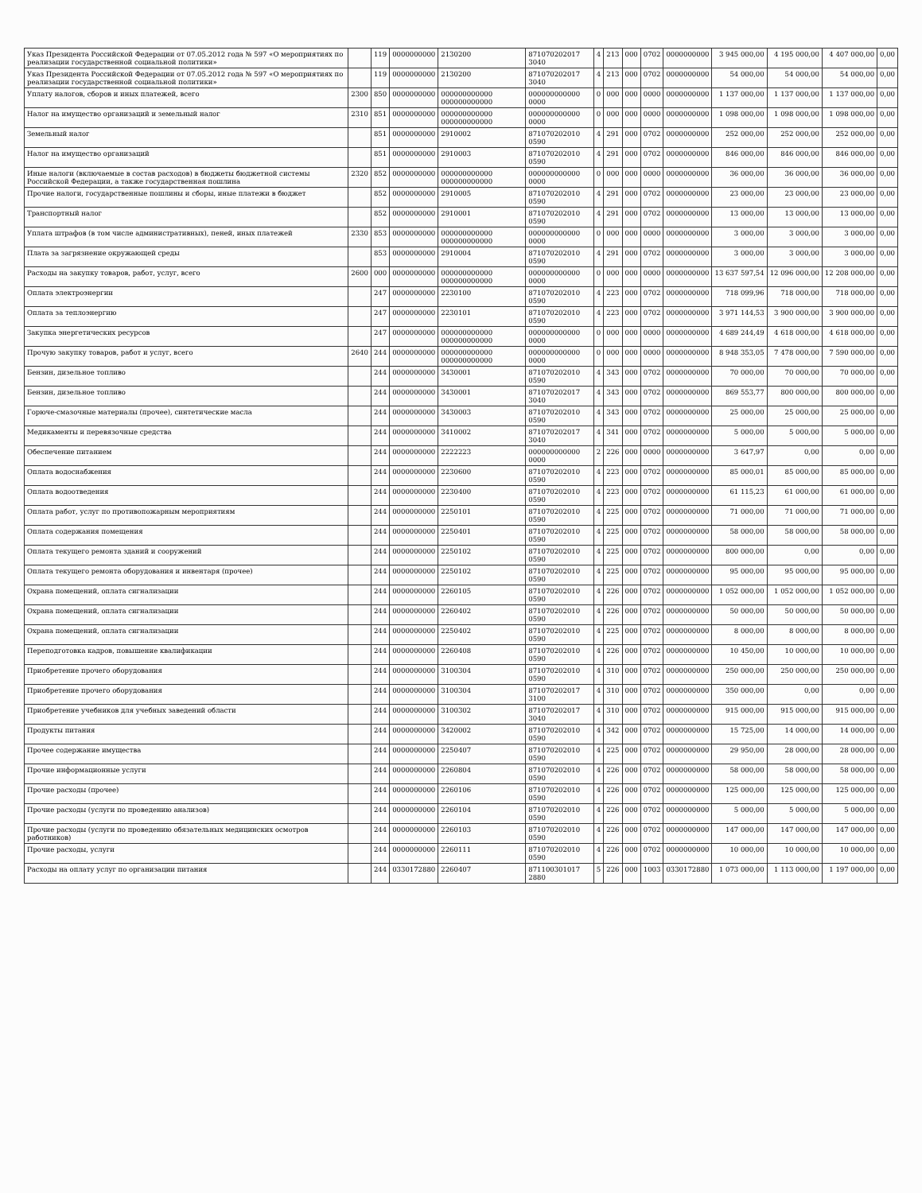| Указ Президента Российской Федерации от 07.05.2012 года № 597 «О мероприятиях по реализации государственной социальной политики» | | 119 | 0000000000 | 2130200 | 871070202017 3040 | 4 | 213 | 000 | 0702 | 0000000000 | 3 945 000,00 | 4 195 000,00 | 4 407 000,00 | 0,00 |
| Указ Президента Российской Федерации от 07.05.2012 года № 597 «О мероприятиях по реализации государственной социальной политики» | | 119 | 0000000000 | 2130200 | 871070202017 3040 | 4 | 213 | 000 | 0702 | 0000000000 | 54 000,00 | 54 000,00 | 54 000,00 | 0,00 |
| Уплату налогов, сборов и иных платежей, всего | 2300 | 850 | 0000000000 | 000000000000 000000000000 | 000000000000 0000 | 0 | 000 | 000 | 0000 | 0000000000 | 1 137 000,00 | 1 137 000,00 | 1 137 000,00 | 0,00 |
| Налог на имущество организаций и земельный налог | 2310 | 851 | 0000000000 | 000000000000 000000000000 | 000000000000 0000 | 0 | 000 | 000 | 0000 | 0000000000 | 1 098 000,00 | 1 098 000,00 | 1 098 000,00 | 0,00 |
| Земельный налог | | 851 | 0000000000 | 2910002 | 871070202010 0590 | 4 | 291 | 000 | 0702 | 0000000000 | 252 000,00 | 252 000,00 | 252 000,00 | 0,00 |
| Налог на имущество организаций | | 851 | 0000000000 | 2910003 | 871070202010 0590 | 4 | 291 | 000 | 0702 | 0000000000 | 846 000,00 | 846 000,00 | 846 000,00 | 0,00 |
| Иные налоги (включаемые в состав расходов) в бюджеты бюджетной системы Российской Федерации, а также государственная пошлина | 2320 | 852 | 0000000000 | 000000000000 000000000000 | 000000000000 0000 | 0 | 000 | 000 | 0000 | 0000000000 | 36 000,00 | 36 000,00 | 36 000,00 | 0,00 |
| Прочие налоги, государственные пошлины и сборы, иные платежи в бюджет | | 852 | 0000000000 | 2910005 | 871070202010 0590 | 4 | 291 | 000 | 0702 | 0000000000 | 23 000,00 | 23 000,00 | 23 000,00 | 0,00 |
| Транспортный налог | | 852 | 0000000000 | 2910001 | 871070202010 0590 | 4 | 291 | 000 | 0702 | 0000000000 | 13 000,00 | 13 000,00 | 13 000,00 | 0,00 |
| Уплата штрафов (в том числе административных), пеней, иных платежей | 2330 | 853 | 0000000000 | 000000000000 000000000000 | 000000000000 0000 | 0 | 000 | 000 | 0000 | 0000000000 | 3 000,00 | 3 000,00 | 3 000,00 | 0,00 |
| Плата за загрязнение окружающей среды | | 853 | 0000000000 | 2910004 | 871070202010 0590 | 4 | 291 | 000 | 0702 | 0000000000 | 3 000,00 | 3 000,00 | 3 000,00 | 0,00 |
| Расходы на закупку товаров, работ, услуг, всего | 2600 | 000 | 0000000000 | 000000000000 000000000000 | 000000000000 0000 | 0 | 000 | 000 | 0000 | 0000000000 | 13 637 597,54 | 12 096 000,00 | 12 208 000,00 | 0,00 |
| Оплата электроэнергии | | 247 | 0000000000 | 2230100 | 871070202010 0590 | 4 | 223 | 000 | 0702 | 0000000000 | 718 099,96 | 718 000,00 | 718 000,00 | 0,00 |
| Оплата за теплоэнергию | | 247 | 0000000000 | 2230101 | 871070202010 0590 | 4 | 223 | 000 | 0702 | 0000000000 | 3 971 144,53 | 3 900 000,00 | 3 900 000,00 | 0,00 |
| Закупка энергетических ресурсов | | 247 | 0000000000 | 000000000000 000000000000 | 000000000000 0000 | 0 | 000 | 000 | 0000 | 0000000000 | 4 689 244,49 | 4 618 000,00 | 4 618 000,00 | 0,00 |
| Прочую закупку товаров, работ и услуг, всего | 2640 | 244 | 0000000000 | 000000000000 000000000000 | 000000000000 0000 | 0 | 000 | 000 | 0000 | 0000000000 | 8 948 353,05 | 7 478 000,00 | 7 590 000,00 | 0,00 |
| Бензин, дизельное топливо | | 244 | 0000000000 | 3430001 | 871070202010 0590 | 4 | 343 | 000 | 0702 | 0000000000 | 70 000,00 | 70 000,00 | 70 000,00 | 0,00 |
| Бензин, дизельное топливо | | 244 | 0000000000 | 3430001 | 871070202017 3040 | 4 | 343 | 000 | 0702 | 0000000000 | 869 553,77 | 800 000,00 | 800 000,00 | 0,00 |
| Горюче-смазочные материалы (прочее), синтетические масла | | 244 | 0000000000 | 3430003 | 871070202010 0590 | 4 | 343 | 000 | 0702 | 0000000000 | 25 000,00 | 25 000,00 | 25 000,00 | 0,00 |
| Медикаменты и перевязочные средства | | 244 | 0000000000 | 3410002 | 871070202017 3040 | 4 | 341 | 000 | 0702 | 0000000000 | 5 000,00 | 5 000,00 | 5 000,00 | 0,00 |
| Обеспечение питанием | | 244 | 0000000000 | 2222223 | 000000000000 0000 | 2 | 226 | 000 | 0000 | 0000000000 | 3 647,97 | 0,00 | 0,00 | 0,00 |
| Оплата водоснабжения | | 244 | 0000000000 | 2230600 | 871070202010 0590 | 4 | 223 | 000 | 0702 | 0000000000 | 85 000,01 | 85 000,00 | 85 000,00 | 0,00 |
| Оплата водоотведения | | 244 | 0000000000 | 2230400 | 871070202010 0590 | 4 | 223 | 000 | 0702 | 0000000000 | 61 115,23 | 61 000,00 | 61 000,00 | 0,00 |
| Оплата работ, услуг по противопожарным мероприятиям | | 244 | 0000000000 | 2250101 | 871070202010 0590 | 4 | 225 | 000 | 0702 | 0000000000 | 71 000,00 | 71 000,00 | 71 000,00 | 0,00 |
| Оплата содержания помещения | | 244 | 0000000000 | 2250401 | 871070202010 0590 | 4 | 225 | 000 | 0702 | 0000000000 | 58 000,00 | 58 000,00 | 58 000,00 | 0,00 |
| Оплата текущего ремонта зданий и сооружений | | 244 | 0000000000 | 2250102 | 871070202010 0590 | 4 | 225 | 000 | 0702 | 0000000000 | 800 000,00 | 0,00 | 0,00 | 0,00 |
| Оплата текущего ремонта оборудования и инвентаря (прочее) | | 244 | 0000000000 | 2250102 | 871070202010 0590 | 4 | 225 | 000 | 0702 | 0000000000 | 95 000,00 | 95 000,00 | 95 000,00 | 0,00 |
| Охрана помещений, оплата сигнализации | | 244 | 0000000000 | 2260105 | 871070202010 0590 | 4 | 226 | 000 | 0702 | 0000000000 | 1 052 000,00 | 1 052 000,00 | 1 052 000,00 | 0,00 |
| Охрана помещений, оплата сигнализации | | 244 | 0000000000 | 2260402 | 871070202010 0590 | 4 | 226 | 000 | 0702 | 0000000000 | 50 000,00 | 50 000,00 | 50 000,00 | 0,00 |
| Охрана помещений, оплата сигнализации | | 244 | 0000000000 | 2250402 | 871070202010 0590 | 4 | 225 | 000 | 0702 | 0000000000 | 8 000,00 | 8 000,00 | 8 000,00 | 0,00 |
| Переподготовка кадров, повышение квалификации | | 244 | 0000000000 | 2260408 | 871070202010 0590 | 4 | 226 | 000 | 0702 | 0000000000 | 10 450,00 | 10 000,00 | 10 000,00 | 0,00 |
| Приобретение прочего оборудования | | 244 | 0000000000 | 3100304 | 871070202010 0590 | 4 | 310 | 000 | 0702 | 0000000000 | 250 000,00 | 250 000,00 | 250 000,00 | 0,00 |
| Приобретение прочего оборудования | | 244 | 0000000000 | 3100304 | 871070202017 3100 | 4 | 310 | 000 | 0702 | 0000000000 | 350 000,00 | 0,00 | 0,00 | 0,00 |
| Приобретение учебников для учебных заведений области | | 244 | 0000000000 | 3100302 | 871070202017 3040 | 4 | 310 | 000 | 0702 | 0000000000 | 915 000,00 | 915 000,00 | 915 000,00 | 0,00 |
| Продукты питания | | 244 | 0000000000 | 3420002 | 871070202010 0590 | 4 | 342 | 000 | 0702 | 0000000000 | 15 725,00 | 14 000,00 | 14 000,00 | 0,00 |
| Прочее содержание имущества | | 244 | 0000000000 | 2250407 | 871070202010 0590 | 4 | 225 | 000 | 0702 | 0000000000 | 29 950,00 | 28 000,00 | 28 000,00 | 0,00 |
| Прочие информационные услуги | | 244 | 0000000000 | 2260804 | 871070202010 0590 | 4 | 226 | 000 | 0702 | 0000000000 | 58 000,00 | 58 000,00 | 58 000,00 | 0,00 |
| Прочие расходы (прочее) | | 244 | 0000000000 | 2260106 | 871070202010 0590 | 4 | 226 | 000 | 0702 | 0000000000 | 125 000,00 | 125 000,00 | 125 000,00 | 0,00 |
| Прочие расходы (услуги по проведению анализов) | | 244 | 0000000000 | 2260104 | 871070202010 0590 | 4 | 226 | 000 | 0702 | 0000000000 | 5 000,00 | 5 000,00 | 5 000,00 | 0,00 |
| Прочие расходы (услуги по проведению обязательных медицинских осмотров работников) | | 244 | 0000000000 | 2260103 | 871070202010 0590 | 4 | 226 | 000 | 0702 | 0000000000 | 147 000,00 | 147 000,00 | 147 000,00 | 0,00 |
| Прочие расходы, услуги | | 244 | 0000000000 | 2260111 | 871070202010 0590 | 4 | 226 | 000 | 0702 | 0000000000 | 10 000,00 | 10 000,00 | 10 000,00 | 0,00 |
| Расходы на оплату услуг по организации питания | | 244 | 0330172880 | 2260407 | 871100301017 2880 | 5 | 226 | 000 | 1003 | 0330172880 | 1 073 000,00 | 1 113 000,00 | 1 197 000,00 | 0,00 |